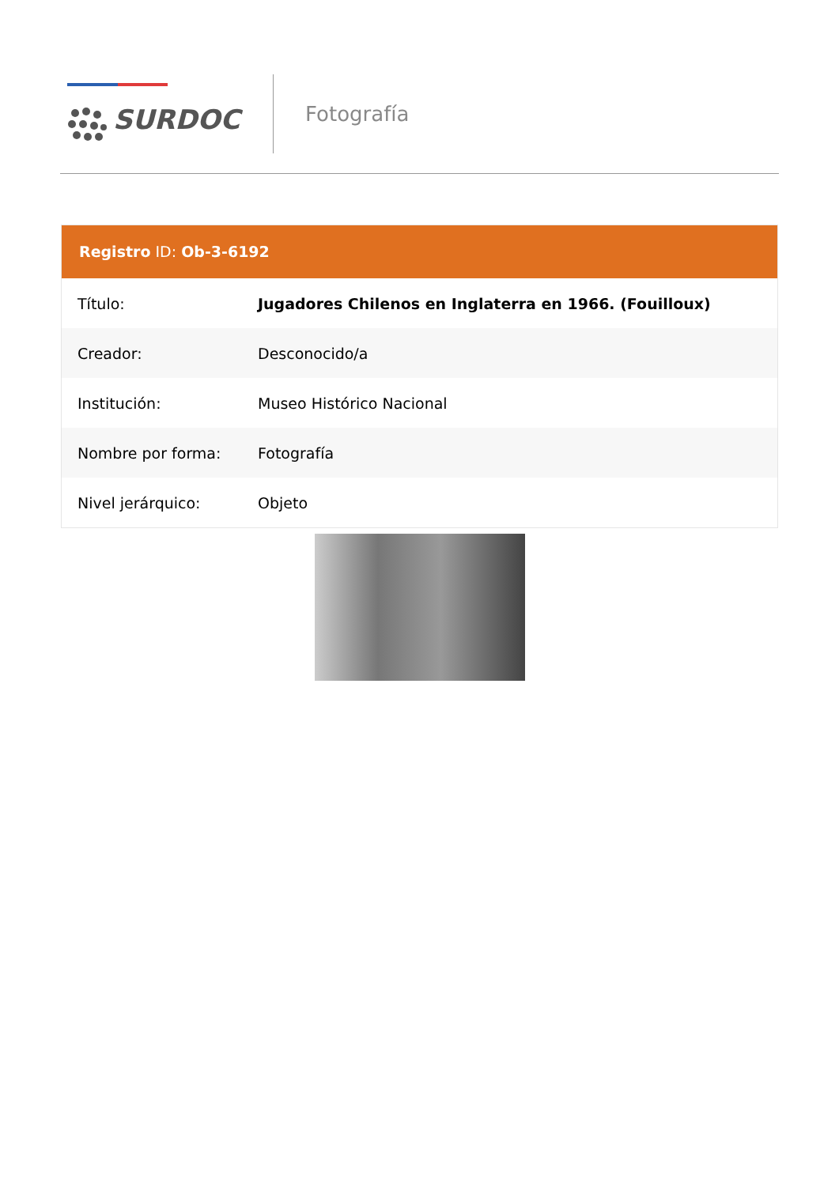SURDOC
Fotografía
Registro ID: Ob-3-6192
| Título: | Jugadores Chilenos en Inglaterra en 1966. (Fouilloux) |
| Creador: | Desconocido/a |
| Institución: | Museo Histórico Nacional |
| Nombre por forma: | Fotografía |
| Nivel jerárquico: | Objeto |